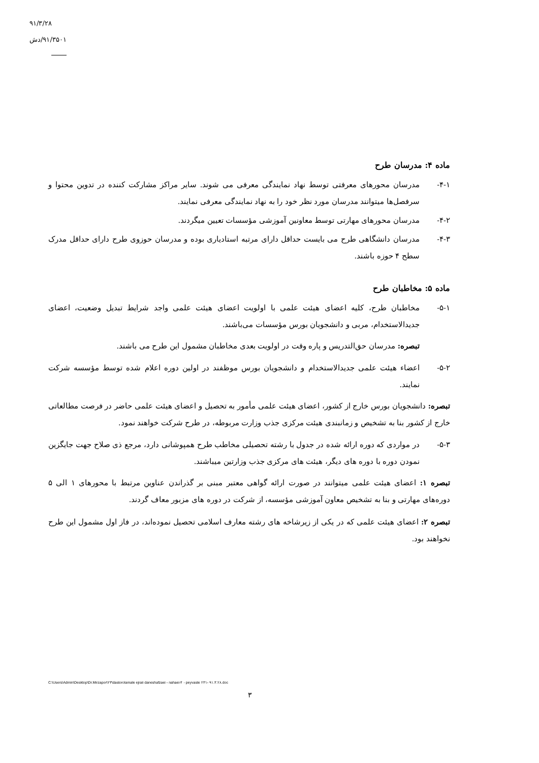۹۱/۳/۲۸
۹۱/۳۵۰۱/دش
ماده ۴: مدرسان طرح
۴-۱- مدرسان محورهای معرفتی توسط نهاد نمایندگی معرفی می شوند. سایر مراکز مشارکت کننده در تدوین محتوا و سرفصل‌ها میتوانند مدرسان مورد نظر خود را به نهاد نمایندگی معرفی نمایند.
۴-۲- مدرسان محورهای مهارتی توسط معاونین آموزشی مؤسسات تعیین میگردند.
۴-۳- مدرسان دانشگاهی طرح می بایست حداقل دارای مرتبه استادیاری بوده و مدرسان حوزوی طرح دارای حداقل مدرک سطح ۴ حوزه باشند.
ماده ۵: مخاطبان طرح
۵-۱- مخاطبان طرح، کلیه اعضای هیئت علمی با اولویت اعضای هیئت علمی واجد شرایط تبدیل وضعیت، اعضای جدیدالاستخدام، مربی و دانشجویان بورس مؤسسات می‌باشند.
تبصره: مدرسان حق‌التدریس و پاره وقت در اولویت بعدی مخاطبان مشمول این طرح می باشند.
۵-۲- اعضاء هیئت علمی جدیدالاستخدام و دانشجویان بورس موظفند در اولین دوره اعلام شده توسط مؤسسه شرکت نمایند.
تبصره: دانشجویان بورس خارج از کشور، اعضای هیئت علمی مأمور به تحصیل و اعضای هیئت علمی حاضر در فرصت مطالعاتی خارج از کشور بنا به تشخیص و زمانبندی هیئت مرکزی جذب وزارت مربوطه، در طرح شرکت خواهند نمود.
۵-۳- در مواردی که دوره ارائه شده در جدول با رشته تحصیلی مخاطب طرح همپوشانی دارد، مرجع ذی صلاح جهت جایگزین نمودن دوره با دوره های دیگر، هیئت های مرکزی جذب وزارتین میباشند.
تبصره ۱: اعضای هیئت علمی میتوانند در صورت ارائه گواهی معتبر مبنی بر گذراندن عناوین مرتبط با محورهای ۱ الی ۵ دوره‌های مهارتی و بنا به تشخیص معاون آموزشی مؤسسه، از شرکت در دوره های مزبور معاف گردند.
تبصره ۲: اعضای هیئت علمی که در یکی از زیرشاخه های رشته معارف اسلامی تحصیل نموده‌اند، در فاز اول مشمول این طرح نخواهند بود.
C:\Users\Admin\Desktop\Dr.Mirzapor\۲۳\dastorolamale ejraii daneshafzaei - nahaei-۴ - peyvaste ۲۳۱- ۹۱.۳.۲۸.doc
۳